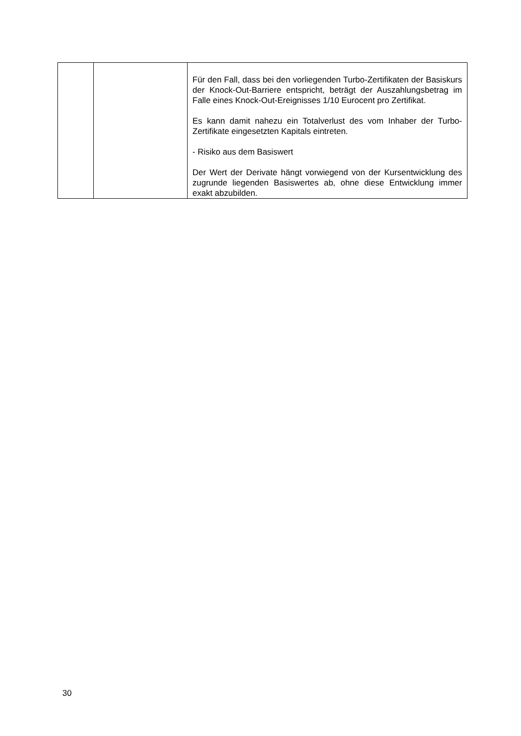| | | Für den Fall, dass bei den vorliegenden Turbo-Zertifikaten der Basiskurs der Knock-Out-Barriere entspricht, beträgt der Auszahlungsbetrag im Falle eines Knock-Out-Ereignisses 1/10 Eurocent pro Zertifikat. Es kann damit nahezu ein Totalverlust des vom Inhaber der Turbo-Zertifikate eingesetzten Kapitals eintreten. - Risiko aus dem Basiswert Der Wert der Derivate hängt vorwiegend von der Kursentwicklung des zugrunde liegenden Basiswertes ab, ohne diese Entwicklung immer exakt abzubilden. |
30